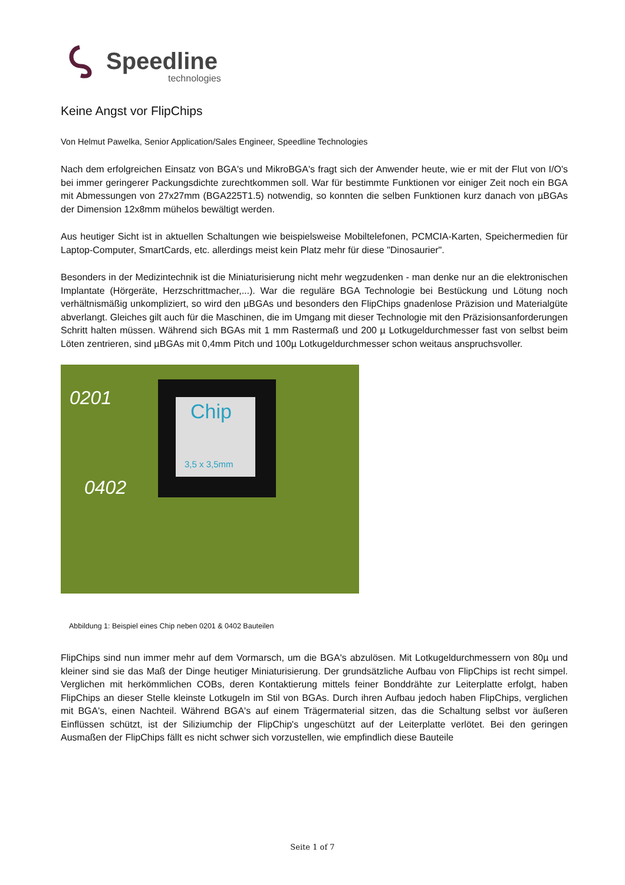Speedline
technologies
Keine Angst vor FlipChips
Von Helmut Pawelka, Senior Application/Sales Engineer, Speedline Technologies
Nach dem erfolgreichen Einsatz von BGA's und MikroBGA's fragt sich der Anwender heute, wie er mit der Flut von I/O's bei immer geringerer Packungsdichte zurechtkommen soll. War für bestimmte Funktionen vor einiger Zeit noch ein BGA mit Abmessungen von 27x27mm (BGA225T1.5) notwendig, so konnten die selben Funktionen kurz danach von µBGAs der Dimension 12x8mm mühelos bewältigt werden.
Aus heutiger Sicht ist in aktuellen Schaltungen wie beispielsweise Mobiltelefonen, PCMCIA-Karten, Speichermedien für Laptop-Computer, SmartCards, etc. allerdings meist kein Platz mehr für diese "Dinosaurier".
Besonders in der Medizintechnik ist die Miniaturisierung nicht mehr wegzudenken - man denke nur an die elektronischen Implantate (Hörgeräte, Herzschrittmacher,...). War die reguläre BGA Technologie bei Bestückung und Lötung noch verhältnismäßig unkompliziert, so wird den µBGAs und besonders den FlipChips gnadenlose Präzision und Materialgüte abverlangt. Gleiches gilt auch für die Maschinen, die im Umgang mit dieser Technologie mit den Präzisionsanforderungen Schritt halten müssen. Während sich BGAs mit 1 mm Rastermaß und 200 µ Lotkugeldurchmesser fast von selbst beim Löten zentrieren, sind µBGAs mit 0,4mm Pitch und 100µ Lotkugeldurchmesser schon weitaus anspruchsvoller.
0201
Chip
3,5 x 3,5mm
0402
Abbildung 1: Beispiel eines Chip neben 0201 & 0402 Bauteilen
FlipChips sind nun immer mehr auf dem Vormarsch, um die BGA's abzulösen. Mit Lotkugeldurchmessern von 80µ und kleiner sind sie das Maß der Dinge heutiger Miniaturisierung. Der grundsätzliche Aufbau von FlipChips ist recht simpel. Verglichen mit herkömmlichen COBs, deren Kontaktierung mittels feiner Bonddrähte zur Leiterplatte erfolgt, haben FlipChips an dieser Stelle kleinste Lotkugeln im Stil von BGAs. Durch ihren Aufbau jedoch haben FlipChips, verglichen mit BGA's, einen Nachteil. Während BGA's auf einem Trägermaterial sitzen, das die Schaltung selbst vor äußeren Einflüssen schützt, ist der Siliziumchip der FlipChip's ungeschützt auf der Leiterplatte verlötet. Bei den geringen Ausmaßen der FlipChips fällt es nicht schwer sich vorzustellen, wie empfindlich diese Bauteile
Seite 1 of 7